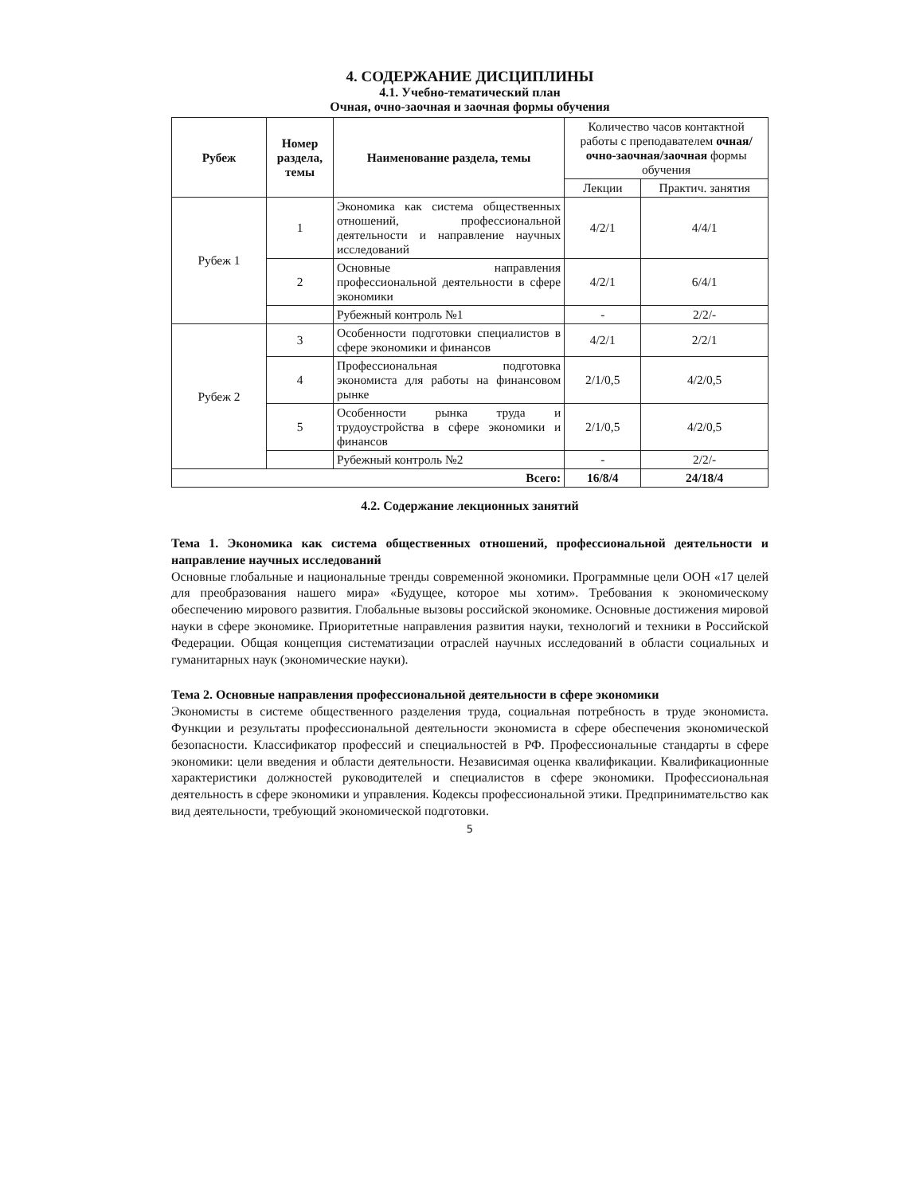4. СОДЕРЖАНИЕ ДИСЦИПЛИНЫ
4.1. Учебно-тематический план
Очная, очно-заочная и заочная формы обучения
| Рубеж | Номер раздела, темы | Наименование раздела, темы | Количество часов контактной работы с преподавателем очная/ очно-заочная/заочная формы обучения | |
| --- | --- | --- | --- | --- |
| | | | Лекции | Практич. занятия |
| Рубеж 1 | 1 | Экономика как система общественных отношений, профессиональной деятельности и направление научных исследований | 4/2/1 | 4/4/1 |
| | 2 | Основные направления профессиональной деятельности в сфере экономики | 4/2/1 | 6/4/1 |
| | | Рубежный контроль №1 | - | 2/2/- |
| Рубеж 2 | 3 | Особенности подготовки специалистов в сфере экономики и финансов | 4/2/1 | 2/2/1 |
| | 4 | Профессиональная подготовка экономиста для работы на финансовом рынке | 2/1/0,5 | 4/2/0,5 |
| | 5 | Особенности рынка труда и трудоустройства в сфере экономики и финансов | 2/1/0,5 | 4/2/0,5 |
| | | Рубежный контроль №2 | - | 2/2/- |
| Всего: | | | 16/8/4 | 24/18/4 |
4.2. Содержание лекционных занятий
Тема 1. Экономика как система общественных отношений, профессиональной деятельности и направление научных исследований
Основные глобальные и национальные тренды современной экономики. Программные цели ООН «17 целей для преобразования нашего мира» «Будущее, которое мы хотим». Требования к экономическому обеспечению мирового развития. Глобальные вызовы российской экономике. Основные достижения мировой науки в сфере экономике. Приоритетные направления развития науки, технологий и техники в Российской Федерации. Общая концепция систематизации отраслей научных исследований в области социальных и гуманитарных наук (экономические науки).
Тема 2. Основные направления профессиональной деятельности в сфере экономики
Экономисты в системе общественного разделения труда, социальная потребность в труде экономиста. Функции и результаты профессиональной деятельности экономиста в сфере обеспечения экономической безопасности. Классификатор профессий и специальностей в РФ. Профессиональные стандарты в сфере экономики: цели введения и области деятельности. Независимая оценка квалификации. Квалификационные характеристики должностей руководителей и специалистов в сфере экономики. Профессиональная деятельность в сфере экономики и управления. Кодексы профессиональной этики. Предпринимательство как вид деятельности, требующий экономической подготовки.
5